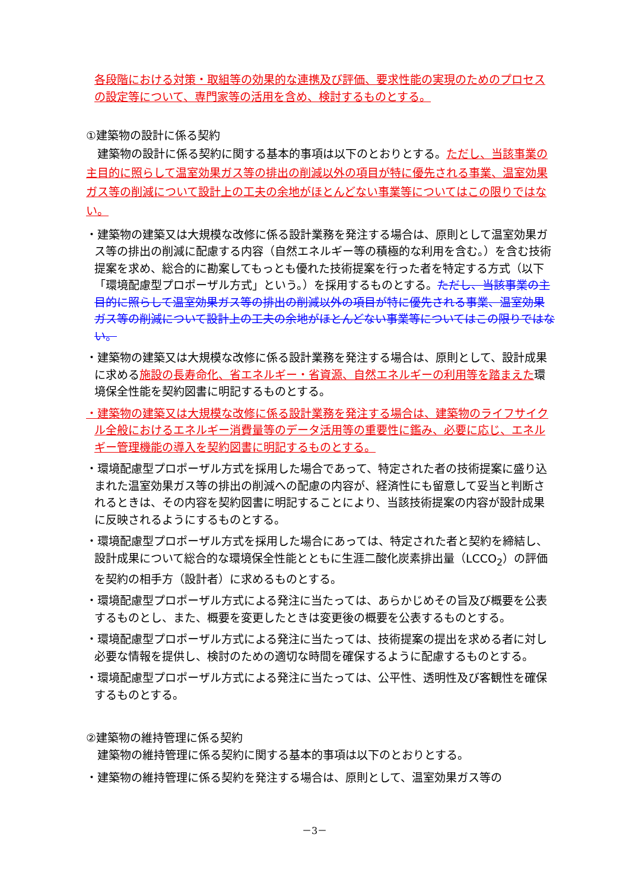各段階における対策・取組等の効果的な連携及び評価、要求性能の実現のためのプロセスの設定等について、専門家等の活用を含め、検討するものとする。
①建築物の設計に係る契約
　建築物の設計に係る契約に関する基本的事項は以下のとおりとする。ただし、当該事業の主目的に照らして温室効果ガス等の排出の削減以外の項目が特に優先される事業、温室効果ガス等の削減について設計上の工夫の余地がほとんどない事業等についてはこの限りではない。
・建築物の建築又は大規模な改修に係る設計業務を発注する場合は、原則として温室効果ガス等の排出の削減に配慮する内容（自然エネルギー等の積極的な利用を含む。）を含む技術提案を求め、総合的に勘案してもっとも優れた技術提案を行った者を特定する方式（以下「環境配慮型プロポーザル方式」という。）を採用するものとする。ただし、当該事業の主目的に照らして温室効果ガス等の排出の削減以外の項目が特に優先される事業、温室効果ガス等の削減について設計上の工夫の余地がほとんどない事業等についてはこの限りではない。
・建築物の建築又は大規模な改修に係る設計業務を発注する場合は、原則として、設計成果に求める施設の長寿命化、省エネルギー・省資源、自然エネルギーの利用等を踏まえた環境保全性能を契約図書に明記するものとする。
・建築物の建築又は大規模な改修に係る設計業務を発注する場合は、建築物のライフサイクル全般におけるエネルギー消費量等のデータ活用等の重要性に鑑み、必要に応じ、エネルギー管理機能の導入を契約図書に明記するものとする。
・環境配慮型プロポーザル方式を採用した場合であって、特定された者の技術提案に盛り込まれた温室効果ガス等の排出の削減への配慮の内容が、経済性にも留意して妥当と判断されるときは、その内容を契約図書に明記することにより、当該技術提案の内容が設計成果に反映されるようにするものとする。
・環境配慮型プロポーザル方式を採用した場合にあっては、特定された者と契約を締結し、設計成果について総合的な環境保全性能とともに生涯二酸化炭素排出量（LCCO<sub>2</sub>）の評価を契約の相手方（設計者）に求めるものとする。
・環境配慮型プロポーザル方式による発注に当たっては、あらかじめその旨及び概要を公表するものとし、また、概要を変更したときは変更後の概要を公表するものとする。
・環境配慮型プロポーザル方式による発注に当たっては、技術提案の提出を求める者に対し必要な情報を提供し、検討のための適切な時間を確保するように配慮するものとする。
・環境配慮型プロポーザル方式による発注に当たっては、公平性、透明性及び客観性を確保するものとする。
②建築物の維持管理に係る契約
　建築物の維持管理に係る契約に関する基本的事項は以下のとおりとする。
・建築物の維持管理に係る契約を発注する場合は、原則として、温室効果ガス等の
－3－